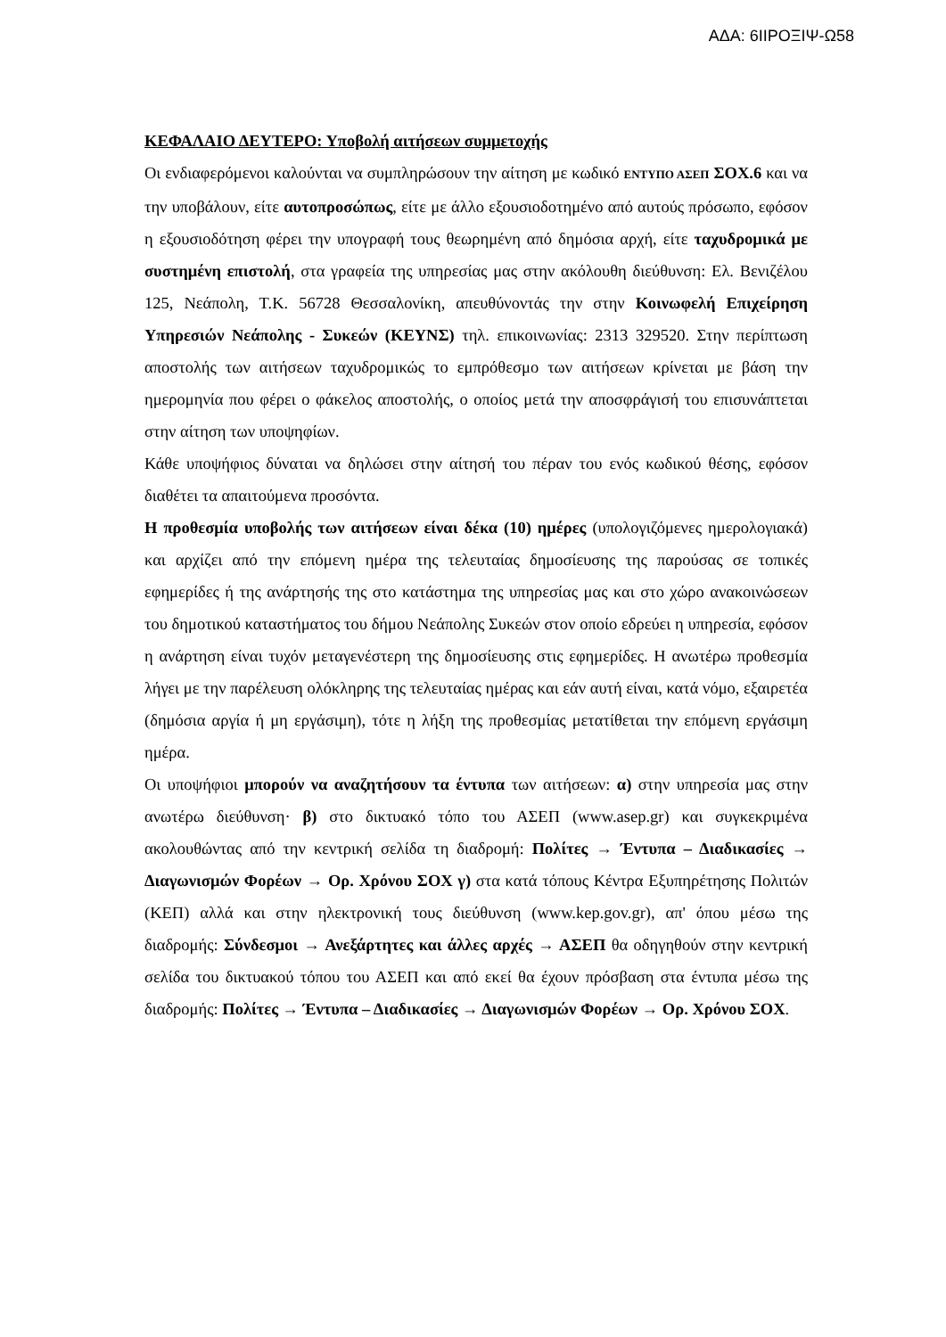ΑΔΑ: 6ΙΙΡΟΞΙΨ-Ω58
ΚΕΦΑΛΑΙΟ ΔΕΥΤΕΡΟ: Υποβολή αιτήσεων συμμετοχής
Οι ενδιαφερόμενοι καλούνται να συμπληρώσουν την αίτηση με κωδικό ΕΝΤΥΠΟ ΑΣΕΠ ΣΟΧ.6 και να την υποβάλουν, είτε αυτοπροσώπως, είτε με άλλο εξουσιοδοτημένο από αυτούς πρόσωπο, εφόσον η εξουσιοδότηση φέρει την υπογραφή τους θεωρημένη από δημόσια αρχή, είτε ταχυδρομικά με συστημένη επιστολή, στα γραφεία της υπηρεσίας μας στην ακόλουθη διεύθυνση: Ελ. Βενιζέλου 125, Νεάπολη, Τ.Κ. 56728 Θεσσαλονίκη, απευθύνοντάς την στην Κοινωφελή Επιχείρηση Υπηρεσιών Νεάπολης - Συκεών (ΚΕΥΝΣ) τηλ. επικοινωνίας: 2313 329520. Στην περίπτωση αποστολής των αιτήσεων ταχυδρομικώς το εμπρόθεσμο των αιτήσεων κρίνεται με βάση την ημερομηνία που φέρει ο φάκελος αποστολής, ο οποίος μετά την αποσφράγισή του επισυνάπτεται στην αίτηση των υποψηφίων.
Κάθε υποψήφιος δύναται να δηλώσει στην αίτησή του πέραν του ενός κωδικού θέσης, εφόσον διαθέτει τα απαιτούμενα προσόντα.
Η προθεσμία υποβολής των αιτήσεων είναι δέκα (10) ημέρες (υπολογιζόμενες ημερολογιακά) και αρχίζει από την επόμενη ημέρα της τελευταίας δημοσίευσης της παρούσας σε τοπικές εφημερίδες ή της ανάρτησής της στο κατάστημα της υπηρεσίας μας και στο χώρο ανακοινώσεων του δημοτικού καταστήματος του δήμου Νεάπολης Συκεών στον οποίο εδρεύει η υπηρεσία, εφόσον η ανάρτηση είναι τυχόν μεταγενέστερη της δημοσίευσης στις εφημερίδες. Η ανωτέρω προθεσμία λήγει με την παρέλευση ολόκληρης της τελευταίας ημέρας και εάν αυτή είναι, κατά νόμο, εξαιρετέα (δημόσια αργία ή μη εργάσιμη), τότε η λήξη της προθεσμίας μετατίθεται την επόμενη εργάσιμη ημέρα.
Οι υποψήφιοι μπορούν να αναζητήσουν τα έντυπα των αιτήσεων: α) στην υπηρεσία μας στην ανωτέρω διεύθυνση· β) στο δικτυακό τόπο του ΑΣΕΠ (www.asep.gr) και συγκεκριμένα ακολουθώντας από την κεντρική σελίδα τη διαδρομή: Πολίτες → Έντυπα – Διαδικασίες → Διαγωνισμών Φορέων → Ορ. Χρόνου ΣΟΧ γ) στα κατά τόπους Κέντρα Εξυπηρέτησης Πολιτών (ΚΕΠ) αλλά και στην ηλεκτρονική τους διεύθυνση (www.kep.gov.gr), απ' όπου μέσω της διαδρομής: Σύνδεσμοι → Ανεξάρτητες και άλλες αρχές → ΑΣΕΠ θα οδηγηθούν στην κεντρική σελίδα του δικτυακού τόπου του ΑΣΕΠ και από εκεί θα έχουν πρόσβαση στα έντυπα μέσω της διαδρομής: Πολίτες → Έντυπα – Διαδικασίες → Διαγωνισμών Φορέων → Ορ. Χρόνου ΣΟΧ.